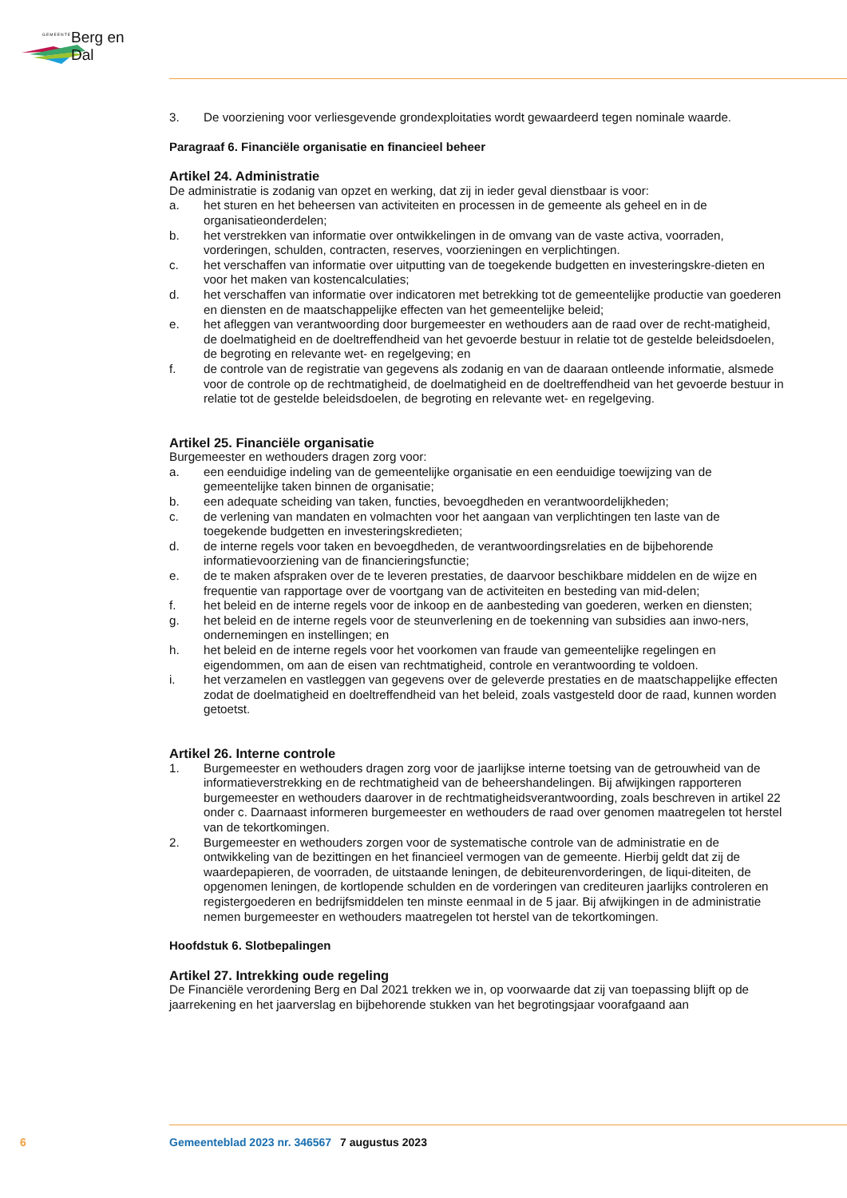GEMEENTE Berg en Dal
3. De voorziening voor verliesgevende grondexploitaties wordt gewaardeerd tegen nominale waarde.
Paragraaf 6. Financiële organisatie en financieel beheer
Artikel 24. Administratie
De administratie is zodanig van opzet en werking, dat zij in ieder geval dienstbaar is voor:
a. het sturen en het beheersen van activiteiten en processen in de gemeente als geheel en in de organisatieonderdelen;
b. het verstrekken van informatie over ontwikkelingen in de omvang van de vaste activa, voorraden, vorderingen, schulden, contracten, reserves, voorzieningen en verplichtingen.
c. het verschaffen van informatie over uitputting van de toegekende budgetten en investeringskre-dieten en voor het maken van kostencalculaties;
d. het verschaffen van informatie over indicatoren met betrekking tot de gemeentelijke productie van goederen en diensten en de maatschappelijke effecten van het gemeentelijke beleid;
e. het afleggen van verantwoording door burgemeester en wethouders aan de raad over de recht-matigheid, de doelmatigheid en de doeltreffendheid van het gevoerde bestuur in relatie tot de gestelde beleidsdoelen, de begroting en relevante wet- en regelgeving; en
f. de controle van de registratie van gegevens als zodanig en van de daaraan ontleende informatie, alsmede voor de controle op de rechtmatigheid, de doelmatigheid en de doeltreffendheid van het gevoerde bestuur in relatie tot de gestelde beleidsdoelen, de begroting en relevante wet- en regelgeving.
Artikel 25. Financiële organisatie
Burgemeester en wethouders dragen zorg voor:
a. een eenduidige indeling van de gemeentelijke organisatie en een eenduidige toewijzing van de gemeentelijke taken binnen de organisatie;
b. een adequate scheiding van taken, functies, bevoegdheden en verantwoordelijkheden;
c. de verlening van mandaten en volmachten voor het aangaan van verplichtingen ten laste van de toegekende budgetten en investeringskredieten;
d. de interne regels voor taken en bevoegdheden, de verantwoordingsrelaties en de bijbehorende informatievoorziening van de financieringsfunctie;
e. de te maken afspraken over de te leveren prestaties, de daarvoor beschikbare middelen en de wijze en frequentie van rapportage over de voortgang van de activiteiten en besteding van mid-delen;
f. het beleid en de interne regels voor de inkoop en de aanbesteding van goederen, werken en diensten;
g. het beleid en de interne regels voor de steunverlening en de toekenning van subsidies aan inwo-ners, ondernemingen en instellingen; en
h. het beleid en de interne regels voor het voorkomen van fraude van gemeentelijke regelingen en eigendommen, om aan de eisen van rechtmatigheid, controle en verantwoording te voldoen.
i. het verzamelen en vastleggen van gegevens over de geleverde prestaties en de maatschappelijke effecten zodat de doelmatigheid en doeltreffendheid van het beleid, zoals vastgesteld door de raad, kunnen worden getoetst.
Artikel 26. Interne controle
1. Burgemeester en wethouders dragen zorg voor de jaarlijkse interne toetsing van de getrouwheid van de informatieverstrekking en de rechtmatigheid van de beheershandelingen. Bij afwijkingen rapporteren burgemeester en wethouders daarover in de rechtmatigheidsverantwoording, zoals beschreven in artikel 22 onder c. Daarnaast informeren burgemeester en wethouders de raad over genomen maatregelen tot herstel van de tekortkomingen.
2. Burgemeester en wethouders zorgen voor de systematische controle van de administratie en de ontwikkeling van de bezittingen en het financieel vermogen van de gemeente. Hierbij geldt dat zij de waardepapieren, de voorraden, de uitstaande leningen, de debiteurenvorderingen, de liqui-diteiten, de opgenomen leningen, de kortlopende schulden en de vorderingen van crediteuren jaarlijks controleren en registergoederen en bedrijfsmiddelen ten minste eenmaal in de 5 jaar. Bij afwijkingen in de administratie nemen burgemeester en wethouders maatregelen tot herstel van de tekortkomingen.
Hoofdstuk 6. Slotbepalingen
Artikel 27. Intrekking oude regeling
De Financiële verordening Berg en Dal 2021 trekken we in, op voorwaarde dat zij van toepassing blijft op de jaarrekening en het jaarverslag en bijbehorende stukken van het begrotingsjaar voorafgaand aan
6 Gemeenteblad 2023 nr. 346567 7 augustus 2023